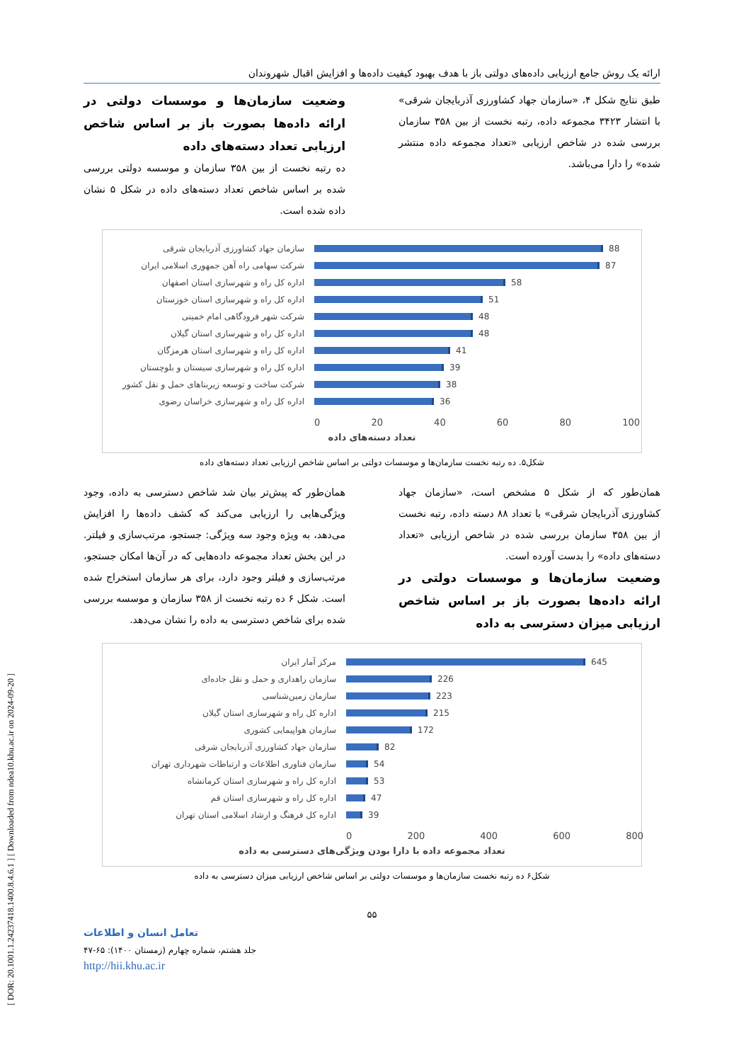[ DOR: 20.1001.1.24237418.1400.8.4.6.1 ] [ Downloaded from ndea10.khu.ac.ir on 2024-09-20 ]
ارائه یک روش جامع ارزیابی داده‌های دولتی باز با هدف بهبود کیفیت داده‌ها و افزایش اقبال شهروندان
طبق نتایج شکل ۴، «سازمان جهاد کشاورزی آذربایجان شرقی» با انتشار ۳۴۲۳ مجموعه داده، رتبه نخست از بین ۳۵۸ سازمان بررسی شده در شاخص ارزیابی «تعداد مجموعه داده منتشر شده» را دارا می‌باشد.
وضعیت سازمان‌ها و موسسات دولتی در ارائه داده‌ها بصورت باز بر اساس شاخص ارزیابی تعداد دسته‌های داده
ده رتبه نخست از بین ۳۵۸ سازمان و موسسه دولتی بررسی شده بر اساس شاخص تعداد دسته‌های داده در شکل ۵ نشان داده شده است.
سازمان جهاد کشاورزی آذربایجان شرقی 88
شرکت سهامی راه آهن جمهوری اسلامی ایران 87
اداره کل راه و شهرسازی استان اصفهان 58
اداره کل راه و شهرسازی استان خوزستان 51
شرکت شهر فرودگاهی امام خمینی 48
اداره کل راه و شهرسازی استان گیلان 48
اداره کل راه و شهرسازی استان هرمزگان 41
اداره کل راه و شهرسازی سیستان و بلوچستان 39
شرکت ساخت و توسعه زیربناهای حمل و نقل کشور 38
اداره کل راه و شهرسازی خراسان رضوی 36
0 20 40 60 80 100
تعداد دسته‌های داده
شکل۵. ده رتبه نخست سازمان‌ها و موسسات دولتی بر اساس شاخص ارزیابی تعداد دسته‌های داده
همان‌طور که از شکل ۵ مشخص است، «سازمان جهاد کشاورزی آذربایجان شرقی» با تعداد ۸۸ دسته داده، رتبه نخست از بین ۳۵۸ سازمان بررسی شده در شاخص ارزیابی «تعداد دسته‌های داده» را بدست آورده است.
وضعیت سازمان‌ها و موسسات دولتی در ارائه داده‌ها بصورت باز بر اساس شاخص ارزیابی میزان دسترسی به داده
همان‌طور که پیش‌تر بیان شد شاخص دسترسی به داده، وجود ویژگی‌هایی را ارزیابی می‌کند که کشف داده‌ها را افزایش می‌دهد، به ویژه وجود سه ویژگی: جستجو، مرتب‌سازی و فیلتر. در این بخش تعداد مجموعه داده‌هایی که در آن‌ها امکان جستجو، مرتب‌سازی و فیلتر وجود دارد، برای هر سازمان استخراج شده است. شکل ۶ ده رتبه نخست از ۳۵۸ سازمان و موسسه بررسی شده برای شاخص دسترسی به داده را نشان می‌دهد.
مرکز آمار ایران 645
سازمان راهداری و حمل و نقل جاده‌ای 226
سازمان زمین‌شناسی 223
اداره کل راه و شهرسازی استان گیلان 215
سازمان هواپیمایی کشوری 172
سازمان جهاد کشاورزی آذربایجان شرقی 82
سازمان فناوری اطلاعات و ارتباطات شهرداری تهران 54
اداره کل راه و شهرسازی استان کرمانشاه 53
اداره کل راه و شهرسازی استان قم 47
اداره کل فرهنگ و ارشاد اسلامی استان تهران 39
0 200 400 600 800
تعداد مجموعه داده با دارا بودن ویژگی‌های دسترسی به داده
شکل۶ ده رتبه نخست سازمان‌ها و موسسات دولتی بر اساس شاخص ارزیابی میزان دسترسی به داده
۵۵
تعامل انسان و اطلاعات
جلد هشتم، شماره چهارم (زمستان ۱۴۰۰): ۶۵-۴۷
http://hii.khu.ac.ir